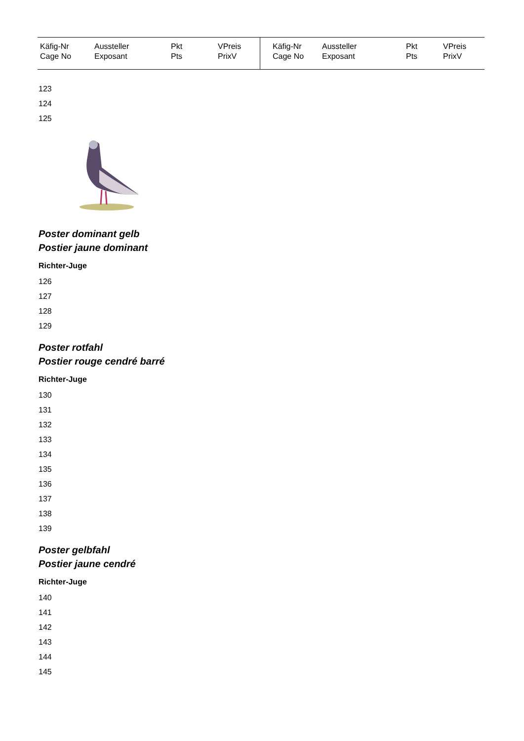| Käfig-Nr Cage No | Aussteller Exposant | Pkt Pts | VPreis PrixV | Käfig-Nr Cage No | Aussteller Exposant | Pkt Pts | VPreis PrixV |
| --- | --- | --- | --- | --- | --- | --- | --- |
123
124
125
Poster dominant gelb
Postier jaune dominant
Richter-Juge
126
127
128
129
Poster rotfahl
Postier rouge cendré barré
Richter-Juge
130
131
132
133
134
135
136
137
138
139
Poster gelbfahl
Postier jaune cendré
Richter-Juge
140
141
142
143
144
145